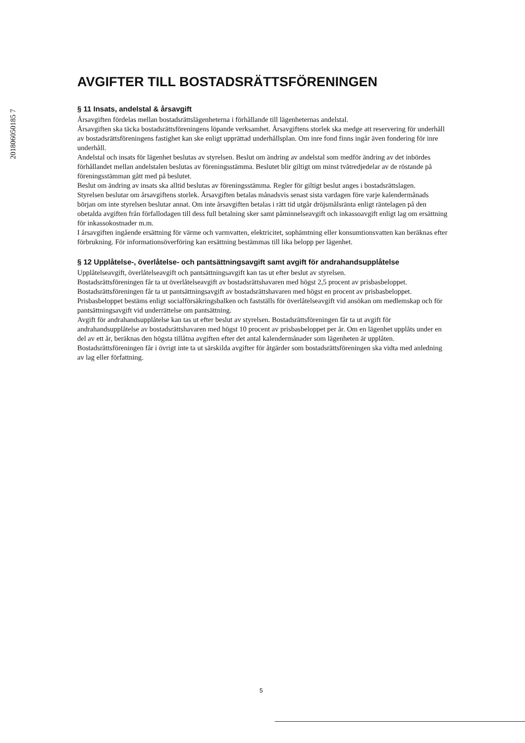201806050185 7
AVGIFTER TILL BOSTADSRÄTTSFÖRENINGEN
§ 11 Insats, andelstal & årsavgift
Årsavgiften fördelas mellan bostadsrättslägenheterna i förhållande till lägenheternas andelstal.
Årsavgiften ska täcka bostadsrättsföreningens löpande verksamhet. Årsavgiftens storlek ska medge att reservering för underhåll av bostadsrättsföreningens fastighet kan ske enligt upprättad underhållsplan. Om inre fond finns ingår även fondering för inre underhåll.
Andelstal och insats för lägenhet beslutas av styrelsen. Beslut om ändring av andelstal som medför ändring av det inbördes förhållandet mellan andelstalen beslutas av föreningsstämma. Beslutet blir giltigt om minst tvåtredjedelar av de röstande på föreningsstämman gått med på beslutet.
Beslut om ändring av insats ska alltid beslutas av föreningsstämma. Regler för giltigt beslut anges i bostadsrättslagen.
Styrelsen beslutar om årsavgiftens storlek. Årsavgiften betalas månadsvis senast sista vardagen före varje kalendermånads början om inte styrelsen beslutar annat. Om inte årsavgiften betalas i rätt tid utgår dröjsmålsränta enligt räntelagen på den obetalda avgiften från förfallodagen till dess full betalning sker samt påminnelseavgift och inkassoavgift enligt lag om ersättning för inkassokostnader m.m.
I årsavgiften ingående ersättning för värme och varmvatten, elektricitet, sophämtning eller konsumtionsvatten kan beräknas efter förbrukning. För informationsöverföring kan ersättning bestämmas till lika belopp per lägenhet.
§ 12 Upplåtelse-, överlåtelse- och pantsättningsavgift samt avgift för andrahandsupplåtelse
Upplåtelseavgift, överlåtelseavgift och pantsättningsavgift kan tas ut efter beslut av styrelsen.
Bostadsrättsföreningen får ta ut överlåtelseavgift av bostadsrättshavaren med högst 2,5 procent av prisbasbeloppet.
Bostadsrättsföreningen får ta ut pantsättningsavgift av bostadsrättshavaren med högst en procent av prisbasbeloppet.
Prisbasbeloppet bestäms enligt socialförsäkringsbalken och fastställs för överlåtelseavgift vid ansökan om medlemskap och för pantsättningsavgift vid underrättelse om pantsättning.
Avgift för andrahandsupplåtelse kan tas ut efter beslut av styrelsen. Bostadsrättsföreningen får ta ut avgift för andrahandsupplåtelse av bostadsrättshavaren med högst 10 procent av prisbasbeloppet per år. Om en lägenhet upplåts under en del av ett år, beräknas den högsta tillåtna avgiften efter det antal kalendermånader som lägenheten är upplåten.
Bostadsrättsföreningen får i övrigt inte ta ut särskilda avgifter för åtgärder som bostadsrättsföreningen ska vidta med anledning av lag eller författning.
5